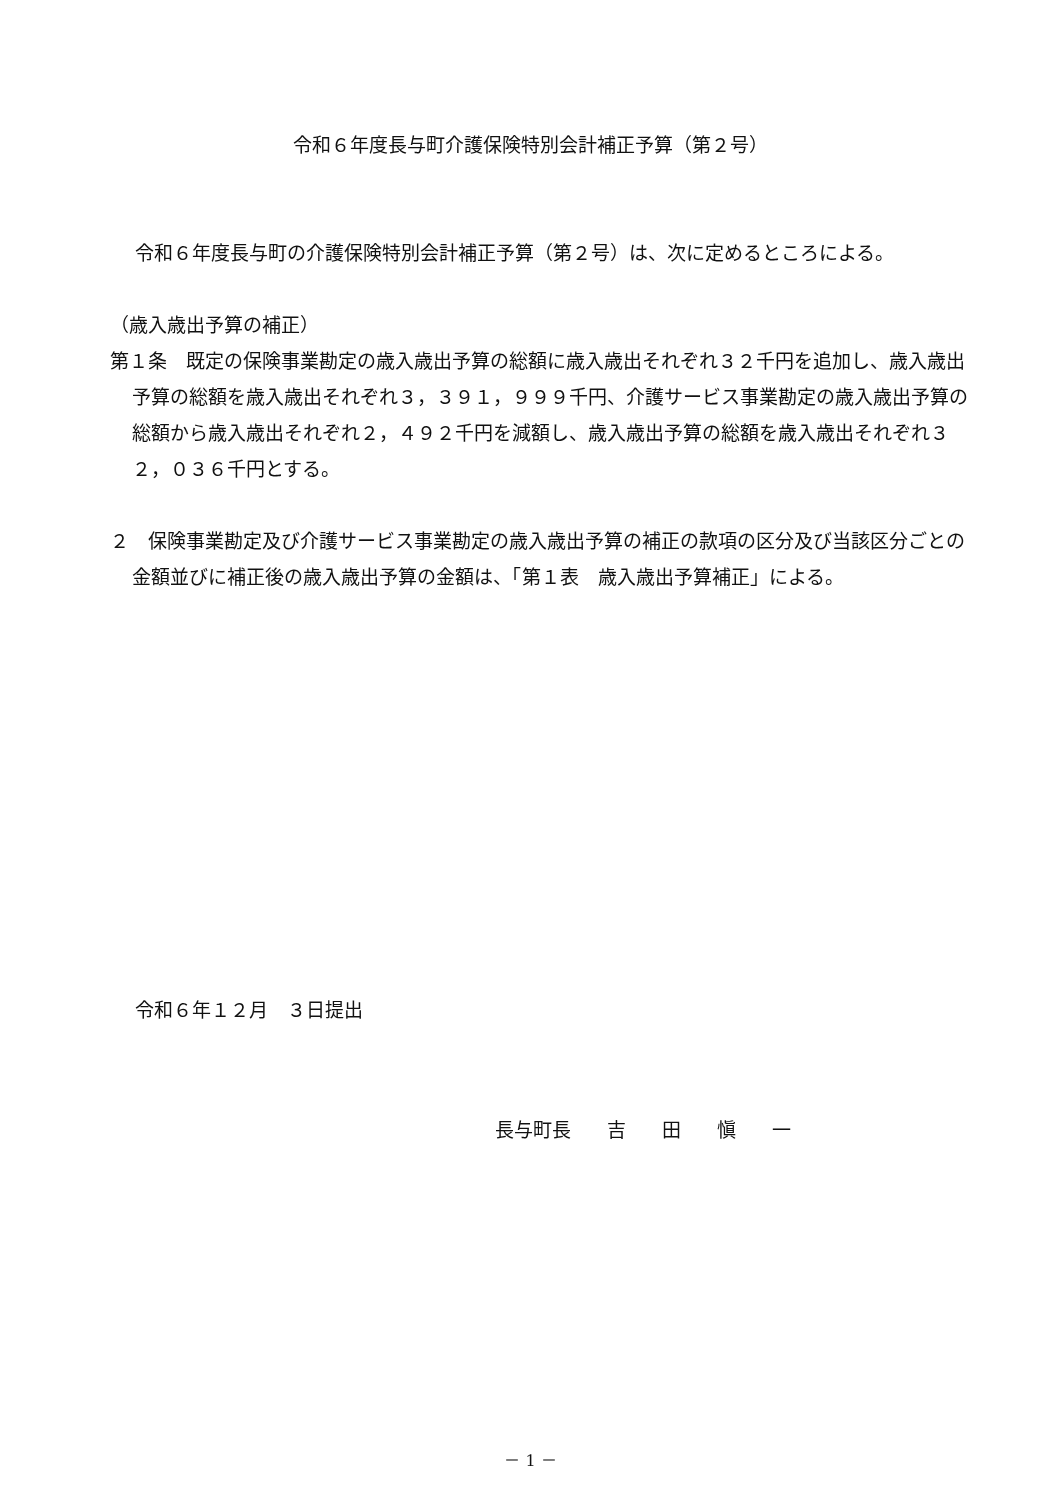令和６年度長与町介護保険特別会計補正予算（第２号）
令和６年度長与町の介護保険特別会計補正予算（第２号）は、次に定めるところによる。
（歳入歳出予算の補正）
第１条　既定の保険事業勘定の歳入歳出予算の総額に歳入歳出それぞれ３２千円を追加し、歳入歳出予算の総額を歳入歳出それぞれ３，３９１，９９９千円、介護サービス事業勘定の歳入歳出予算の総額から歳入歳出それぞれ２，４９２千円を減額し、歳入歳出予算の総額を歳入歳出それぞれ３２，０３６千円とする。
２　保険事業勘定及び介護サービス事業勘定の歳入歳出予算の補正の款項の区分及び当該区分ごとの金額並びに補正後の歳入歳出予算の金額は、「第１表　歳入歳出予算補正」による。
令和６年１２月　３日提出
長与町長 吉 田 愼 一
－ 1 －